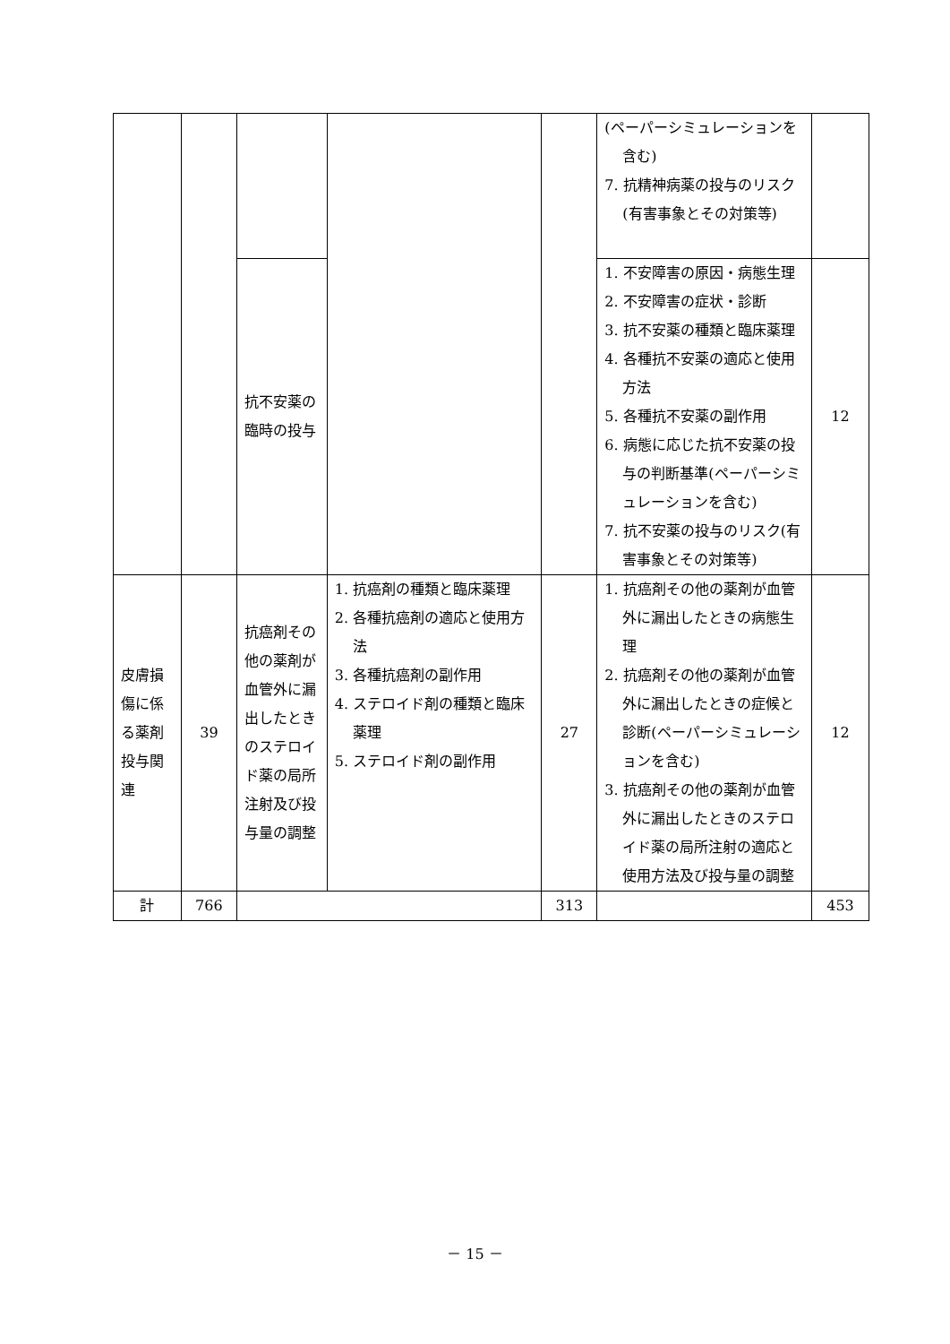| | | | | | (ペーパーシミュレーションを含む) 7. 抗精神病薬の投与のリスク(有害事象とその対策等) | |
| | | 抗不安薬の臨時の投与 | | | 1. 不安障害の原因・病態生理 2. 不安障害の症状・診断 3. 抗不安薬の種類と臨床薬理 4. 各種抗不安薬の適応と使用方法 5. 各種抗不安薬の副作用 6. 病態に応じた抗不安薬の投与の判断基準(ペーパーシミュレーションを含む) 7. 抗不安薬の投与のリスク(有害事象とその対策等) | 12 |
| 皮膚損傷に係る薬剤投与関連 | 39 | 抗癌剤その他の薬剤が血管外に漏出したときのステロイド薬の局所注射及び投与量の調整 | 1. 抗癌剤の種類と臨床薬理 2. 各種抗癌剤の適応と使用方法 3. 各種抗癌剤の副作用 4. ステロイド剤の種類と臨床薬理 5. ステロイド剤の副作用 | 27 | 1. 抗癌剤その他の薬剤が血管外に漏出したときの病態生理 2. 抗癌剤その他の薬剤が血管外に漏出したときの症候と診断(ペーパーシミュレーションを含む) 3. 抗癌剤その他の薬剤が血管外に漏出したときのステロイド薬の局所注射の適応と使用方法及び投与量の調整 | 12 |
| 計 | 766 | | | 313 | | 453 |
－ 15 －